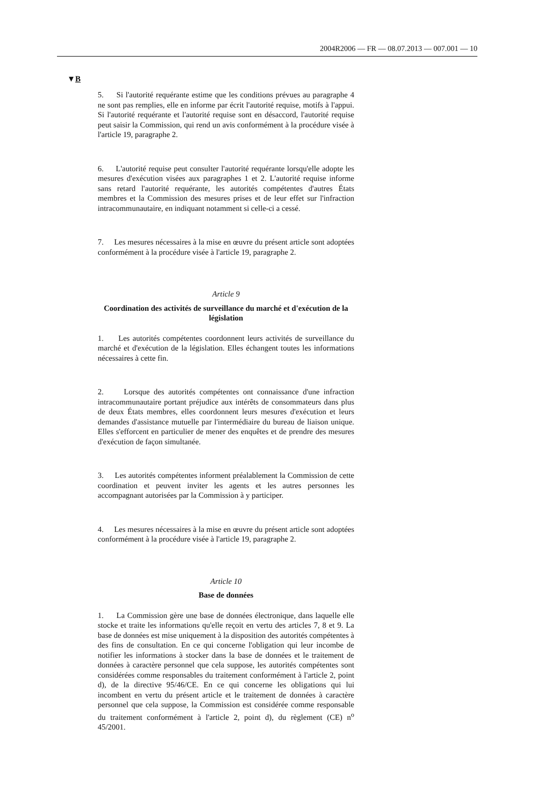2004R2006 — FR — 08.07.2013 — 007.001 — 10
▼B
5. Si l'autorité requérante estime que les conditions prévues au paragraphe 4 ne sont pas remplies, elle en informe par écrit l'autorité requise, motifs à l'appui. Si l'autorité requérante et l'autorité requise sont en désaccord, l'autorité requise peut saisir la Commission, qui rend un avis conformément à la procédure visée à l'article 19, paragraphe 2.
6. L'autorité requise peut consulter l'autorité requérante lorsqu'elle adopte les mesures d'exécution visées aux paragraphes 1 et 2. L'autorité requise informe sans retard l'autorité requérante, les autorités compétentes d'autres États membres et la Commission des mesures prises et de leur effet sur l'infraction intracommunautaire, en indiquant notamment si celle-ci a cessé.
7. Les mesures nécessaires à la mise en œuvre du présent article sont adoptées conformément à la procédure visée à l'article 19, paragraphe 2.
Article 9
Coordination des activités de surveillance du marché et d'exécution de la législation
1. Les autorités compétentes coordonnent leurs activités de surveillance du marché et d'exécution de la législation. Elles échangent toutes les informations nécessaires à cette fin.
2. Lorsque des autorités compétentes ont connaissance d'une infraction intracommunautaire portant préjudice aux intérêts de consommateurs dans plus de deux États membres, elles coordonnent leurs mesures d'exécution et leurs demandes d'assistance mutuelle par l'intermédiaire du bureau de liaison unique. Elles s'efforcent en particulier de mener des enquêtes et de prendre des mesures d'exécution de façon simultanée.
3. Les autorités compétentes informent préalablement la Commission de cette coordination et peuvent inviter les agents et les autres personnes les accompagnant autorisées par la Commission à y participer.
4. Les mesures nécessaires à la mise en œuvre du présent article sont adoptées conformément à la procédure visée à l'article 19, paragraphe 2.
Article 10
Base de données
1. La Commission gère une base de données électronique, dans laquelle elle stocke et traite les informations qu'elle reçoit en vertu des articles 7, 8 et 9. La base de données est mise uniquement à la disposition des autorités compétentes à des fins de consultation. En ce qui concerne l'obligation qui leur incombe de notifier les informations à stocker dans la base de données et le traitement de données à caractère personnel que cela suppose, les autorités compétentes sont considérées comme responsables du traitement conformément à l'article 2, point d), de la directive 95/46/CE. En ce qui concerne les obligations qui lui incombent en vertu du présent article et le traitement de données à caractère personnel que cela suppose, la Commission est considérée comme responsable du traitement conformément à l'article 2, point d), du règlement (CE) n<sup>o</sup> 45/2001.